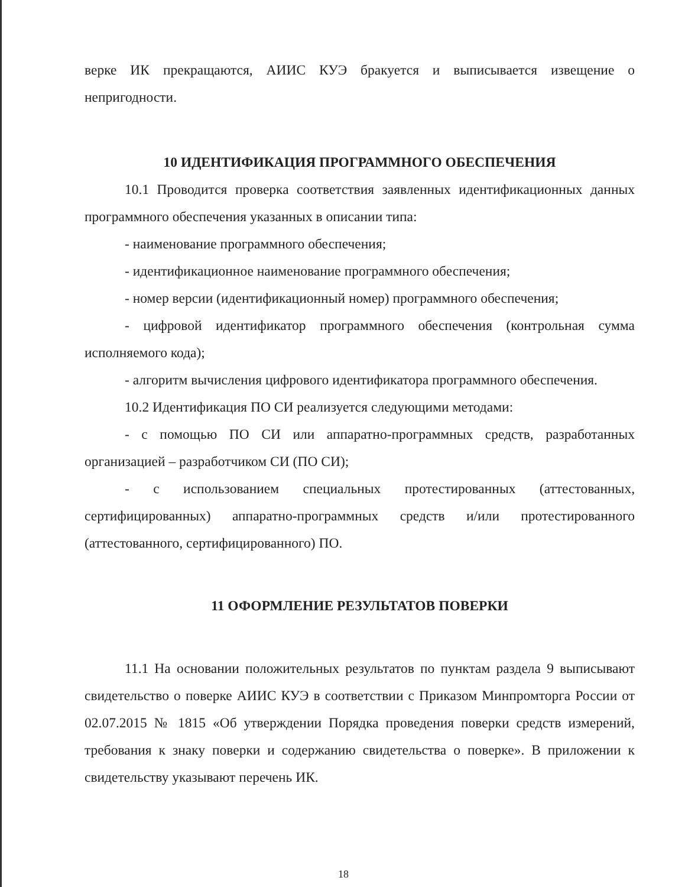верке ИК прекращаются, АИИС КУЭ бракуется и выписывается извещение о непригодности.
10 ИДЕНТИФИКАЦИЯ ПРОГРАММНОГО ОБЕСПЕЧЕНИЯ
10.1 Проводится проверка соответствия заявленных идентификационных данных программного обеспечения указанных в описании типа:
- наименование программного обеспечения;
- идентификационное наименование программного обеспечения;
- номер версии (идентификационный номер) программного обеспечения;
- цифровой идентификатор программного обеспечения (контрольная сумма исполняемого кода);
- алгоритм вычисления цифрового идентификатора программного обеспечения.
10.2 Идентификация ПО СИ реализуется следующими методами:
- с помощью ПО СИ или аппаратно-программных средств, разработанных организацией – разработчиком СИ (ПО СИ);
- с использованием специальных протестированных (аттестованных, сертифицированных) аппаратно-программных средств и/или протестированного (аттестованного, сертифицированного) ПО.
11 ОФОРМЛЕНИЕ РЕЗУЛЬТАТОВ ПОВЕРКИ
11.1 На основании положительных результатов по пунктам раздела 9 выписывают свидетельство о поверке АИИС КУЭ в соответствии с Приказом Минпромторга России от 02.07.2015 № 1815 «Об утверждении Порядка проведения поверки средств измерений, требования к знаку поверки и содержанию свидетельства о поверке». В приложении к свидетельству указывают перечень ИК.
18